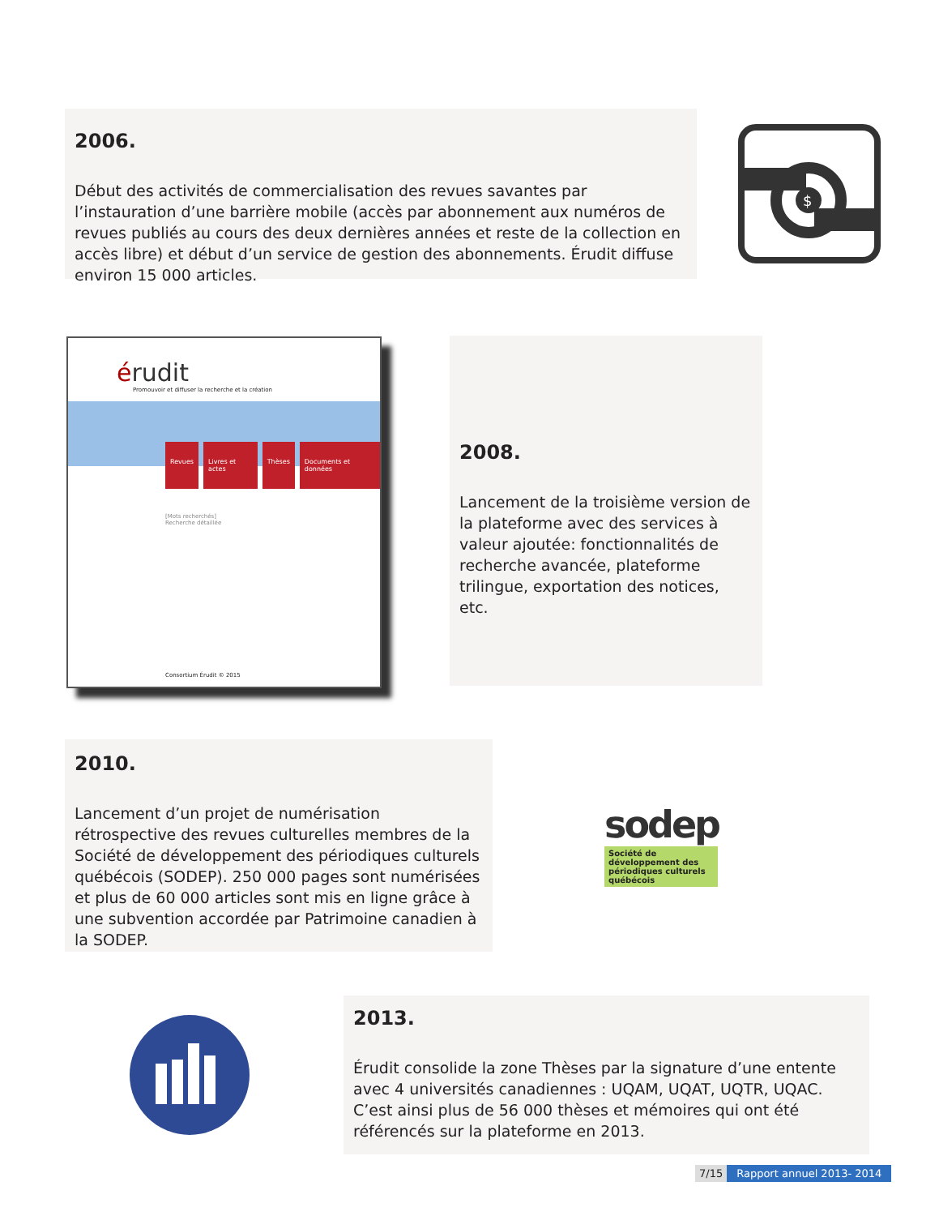2006.
Début des activités de commercialisation des revues savantes par l’instauration d’une barrière mobile (accès par abonnement aux numéros de revues publiés au cours des deux dernières années et reste de la collection en accès libre) et début d’un service de gestion des abonnements. Érudit diffuse environ 15 000 articles.
$
érudit
Promouvoir et diffuser la recherche et la création
Revues Livres et actes Thèses Documents et données
[Mots recherchés]
Recherche détaillée
Consortium Érudit © 2015
2008.
Lancement de la troisième version de la plateforme avec des services à valeur ajoutée: fonctionnalités de recherche avancée, plateforme trilingue, exportation des notices, etc.
2010.
Lancement d’un projet de numérisation rétrospective des revues culturelles membres de la Société de développement des périodiques culturels québécois (SODEP). 250 000 pages sont numérisées et plus de 60 000 articles sont mis en ligne grâce à une subvention accordée par Patrimoine canadien à la SODEP.
sodep
Société de développement des périodiques culturels québécois
2013.
Érudit consolide la zone Thèses par la signature d’une entente avec 4 universités canadiennes : UQAM, UQAT, UQTR, UQAC. C’est ainsi plus de 56 000 thèses et mémoires qui ont été référencés sur la plateforme en 2013.
7/15 Rapport annuel 2013- 2014